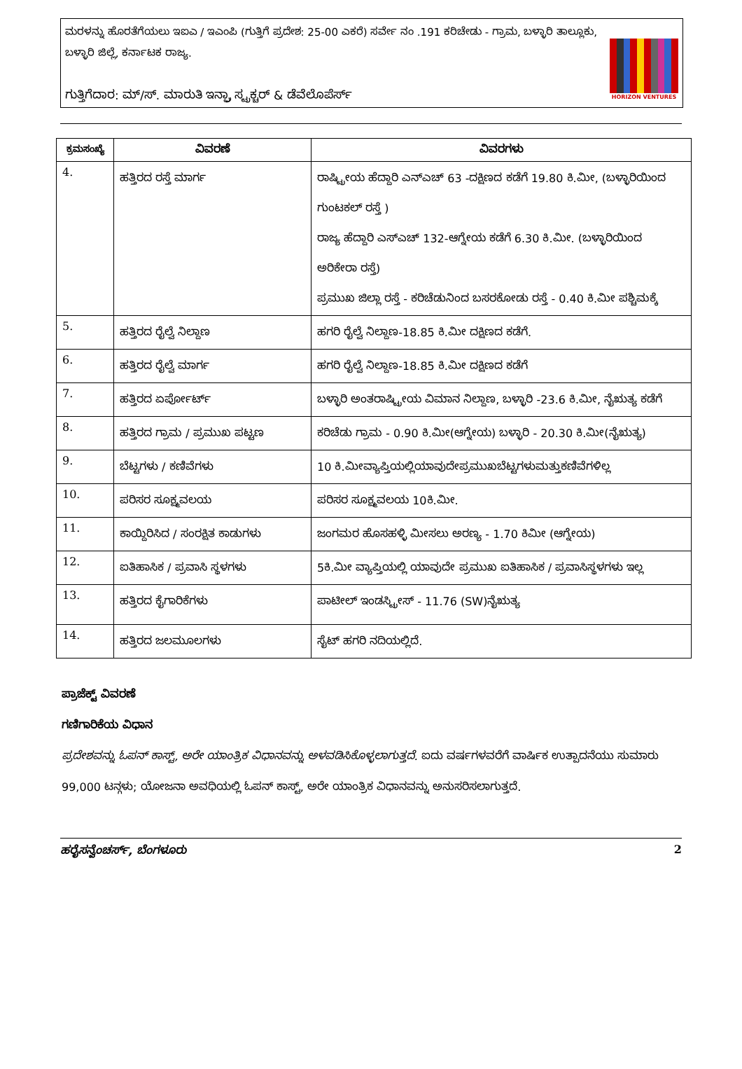ಮರಳನ್ನು ಹೊರತೆಗೆಯಲು ಇಐಎ / ಇಎಂಪಿ (ಗುತ್ತಿಗೆ ಪ್ರದೇಶ: 25-00 ಎಕರೆ) ಸರ್ವೇ ನಂ .191 ಕರಿಚೇಡು - ಗ್ರಾಮ, ಬಳ್ಳಾರಿ ತಾಲ್ಲೂಕು, ಬಳ್ಳಾರಿ ಜಿಲ್ಲೆ, ಕರ್ನಾಟಕ ರಾಜ್ಯ.
ಗುತ್ತಿಗೆದಾರ: ಮ್/ಸ್. ಮಾರುತಿ ಇನ್ಫ್ರಾ ಸ್ಟ್ರಕ್ಚರ್ & ಡೆವೆಲೊಪೆರ್ಸ್
HORIZON VENTURES
| ಕ್ರಮಸಂಖ್ಯೆ | ವಿವರಣೆ | ವಿವರಗಳು |
| --- | --- | --- |
| 4. | ಹತ್ತಿರದ ರಸ್ತೆ ಮಾರ್ಗ | ರಾಷ್ಟ್ರೀಯ ಹೆದ್ದಾರಿ ಎನ್‌ಎಚ್ 63 -ದಕ್ಷಿಣದ ಕಡೆಗೆ 19.80 ಕಿ.ಮೀ, (ಬಳ್ಳಾರಿಯಿಂದ ಗುಂಟಕಲ್ ರಸ್ತೆ ) ರಾಜ್ಯ ಹೆದ್ದಾರಿ ಎಸ್‌ಎಚ್ 132-ಆಗ್ನೇಯ ಕಡೆಗೆ 6.30 ಕಿ.ಮೀ. (ಬಳ್ಳಾರಿಯಿಂದ ಅರಿಕೇರಾ ರಸ್ತೆ) ಪ್ರಮುಖ ಜಿಲ್ಲಾ ರಸ್ತೆ - ಕರಿಚೆಡುನಿಂದ ಬಸರಕೋಡು ರಸ್ತೆ - 0.40 ಕಿ.ಮೀ ಪಶ್ಚಿಮಕ್ಕೆ |
| 5. | ಹತ್ತಿರದ ರೈಲ್ವೆ ನಿಲ್ದಾಣ | ಹಗರಿ ರೈಲ್ವೆ ನಿಲ್ದಾಣ-18.85 ಕಿ.ಮೀ ದಕ್ಷಿಣದ ಕಡೆಗೆ. |
| 6. | ಹತ್ತಿರದ ರೈಲ್ವೆ ಮಾರ್ಗ | ಹಗರಿ ರೈಲ್ವೆ ನಿಲ್ದಾಣ-18.85 ಕಿ.ಮೀ ದಕ್ಷಿಣದ ಕಡೆಗೆ |
| 7. | ಹತ್ತಿರದ ಏರ್ಪೋರ್ಟ್ | ಬಳ್ಳಾರಿ ಅಂತರಾಷ್ಟ್ರೀಯ ವಿಮಾನ ನಿಲ್ದಾಣ, ಬಳ್ಳಾರಿ -23.6 ಕಿ.ಮೀ, ನೈಋತ್ಯ ಕಡೆಗೆ |
| 8. | ಹತ್ತಿರದ ಗ್ರಾಮ / ಪ್ರಮುಖ ಪಟ್ಟಣ | ಕರಿಚೆಡು ಗ್ರಾಮ - 0.90 ಕಿ.ಮೀ(ಆಗ್ನೇಯ) ಬಳ್ಳಾರಿ - 20.30 ಕಿ.ಮೀ(ನೈಋತ್ಯ) |
| 9. | ಬೆಟ್ಟಗಳು / ಕಣಿವೆಗಳು | 10 ಕಿ.ಮೀವ್ಯಾಪ್ತಿಯಲ್ಲಿಯಾವುದೇಪ್ರಮುಖಬೆಟ್ಟಗಳುಮತ್ತುಕಣಿವೆಗಳಿಲ್ಲ |
| 10. | ಪರಿಸರ ಸೂಕ್ಷ್ಮವಲಯ | ಪರಿಸರ ಸೂಕ್ಷ್ಮವಲಯ 10ಕಿ.ಮೀ. |
| 11. | ಕಾಯ್ದಿರಿಸಿದ / ಸಂರಕ್ಷಿತ ಕಾಡುಗಳು | ಜಂಗಮರ ಹೊಸಹಳ್ಳಿ ಮೀಸಲು ಅರಣ್ಯ - 1.70 ಕಿಮೀ (ಆಗ್ನೇಯ) |
| 12. | ಐತಿಹಾಸಿಕ / ಪ್ರವಾಸಿ ಸ್ಥಳಗಳು | 5ಕಿ.ಮೀ ವ್ಯಾಪ್ತಿಯಲ್ಲಿ ಯಾವುದೇ ಪ್ರಮುಖ ಐತಿಹಾಸಿಕ / ಪ್ರವಾಸಿಸ್ಥಳಗಳು ಇಲ್ಲ |
| 13. | ಹತ್ತಿರದ ಕೈಗಾರಿಕೆಗಳು | ಪಾಟೀಲ್ ಇಂಡಸ್ಟ್ರೀಸ್ - 11.76 (SW)ನೈಋತ್ಯ |
| 14. | ಹತ್ತಿರದ ಜಲಮೂಲಗಳು | ಸೈಟ್ ಹಗರಿ ನದಿಯಲ್ಲಿದೆ. |
ಪ್ರಾಜೆಕ್ಟ್ ವಿವರಣೆ
ಗಣಿಗಾರಿಕೆಯ ವಿಧಾನ
ಪ್ರದೇಶವನ್ನು ಓಪನ್ ಕಾಸ್ಟ್, ಅರೇ ಯಾಂತ್ರಿಕ ವಿಧಾನವನ್ನು ಅಳವಡಿಸಿಕೊಳ್ಳಲಾಗುತ್ತದೆ. ಐದು ವರ್ಷಗಳವರೆಗೆ ವಾರ್ಷಿಕ ಉತ್ಪಾದನೆಯು ಸುಮಾರು 99,000 ಟನ್ಗಳು; ಯೋಜನಾ ಅವಧಿಯಲ್ಲಿ ಓಪನ್ ಕಾಸ್ಟ್, ಅರೇ ಯಾಂತ್ರಿಕ ವಿಧಾನವನ್ನು ಅನುಸರಿಸಲಾಗುತ್ತದೆ.
ಹರೈಸನ್ವೆಂಚರ್ಸ್, ಬೆಂಗಳೂರು 2